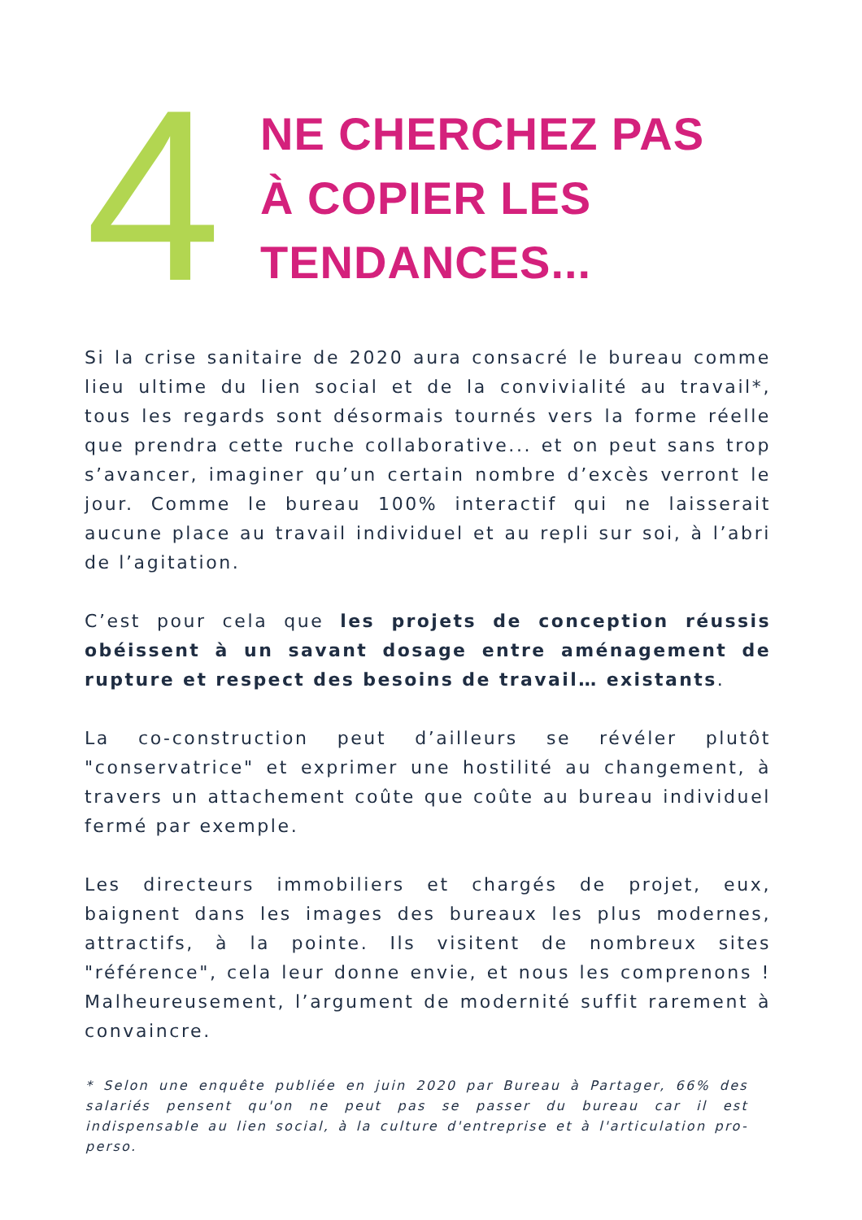4
NE CHERCHEZ PAS
À COPIER LES
TENDANCES...
Si la crise sanitaire de 2020 aura consacré le bureau comme lieu ultime du lien social et de la convivialité au travail*, tous les regards sont désormais tournés vers la forme réelle que prendra cette ruche collaborative... et on peut sans trop s’avancer, imaginer qu’un certain nombre d’excès verront le jour. Comme le bureau 100% interactif qui ne laisserait aucune place au travail individuel et au repli sur soi, à l’abri de l’agitation.
C’est pour cela que les projets de conception réussis obéissent à un savant dosage entre aménagement de rupture et respect des besoins de travail… existants.
La co-construction peut d’ailleurs se révéler plutôt "conservatrice" et exprimer une hostilité au changement, à travers un attachement coûte que coûte au bureau individuel fermé par exemple.
Les directeurs immobiliers et chargés de projet, eux, baignent dans les images des bureaux les plus modernes, attractifs, à la pointe. Ils visitent de nombreux sites "référence", cela leur donne envie, et nous les comprenons ! Malheureusement, l’argument de modernité suffit rarement à convaincre.
* Selon une enquête publiée en juin 2020 par Bureau à Partager, 66% des salariés pensent qu'on ne peut pas se passer du bureau car il est indispensable au lien social, à la culture d'entreprise et à l'articulation pro-perso.